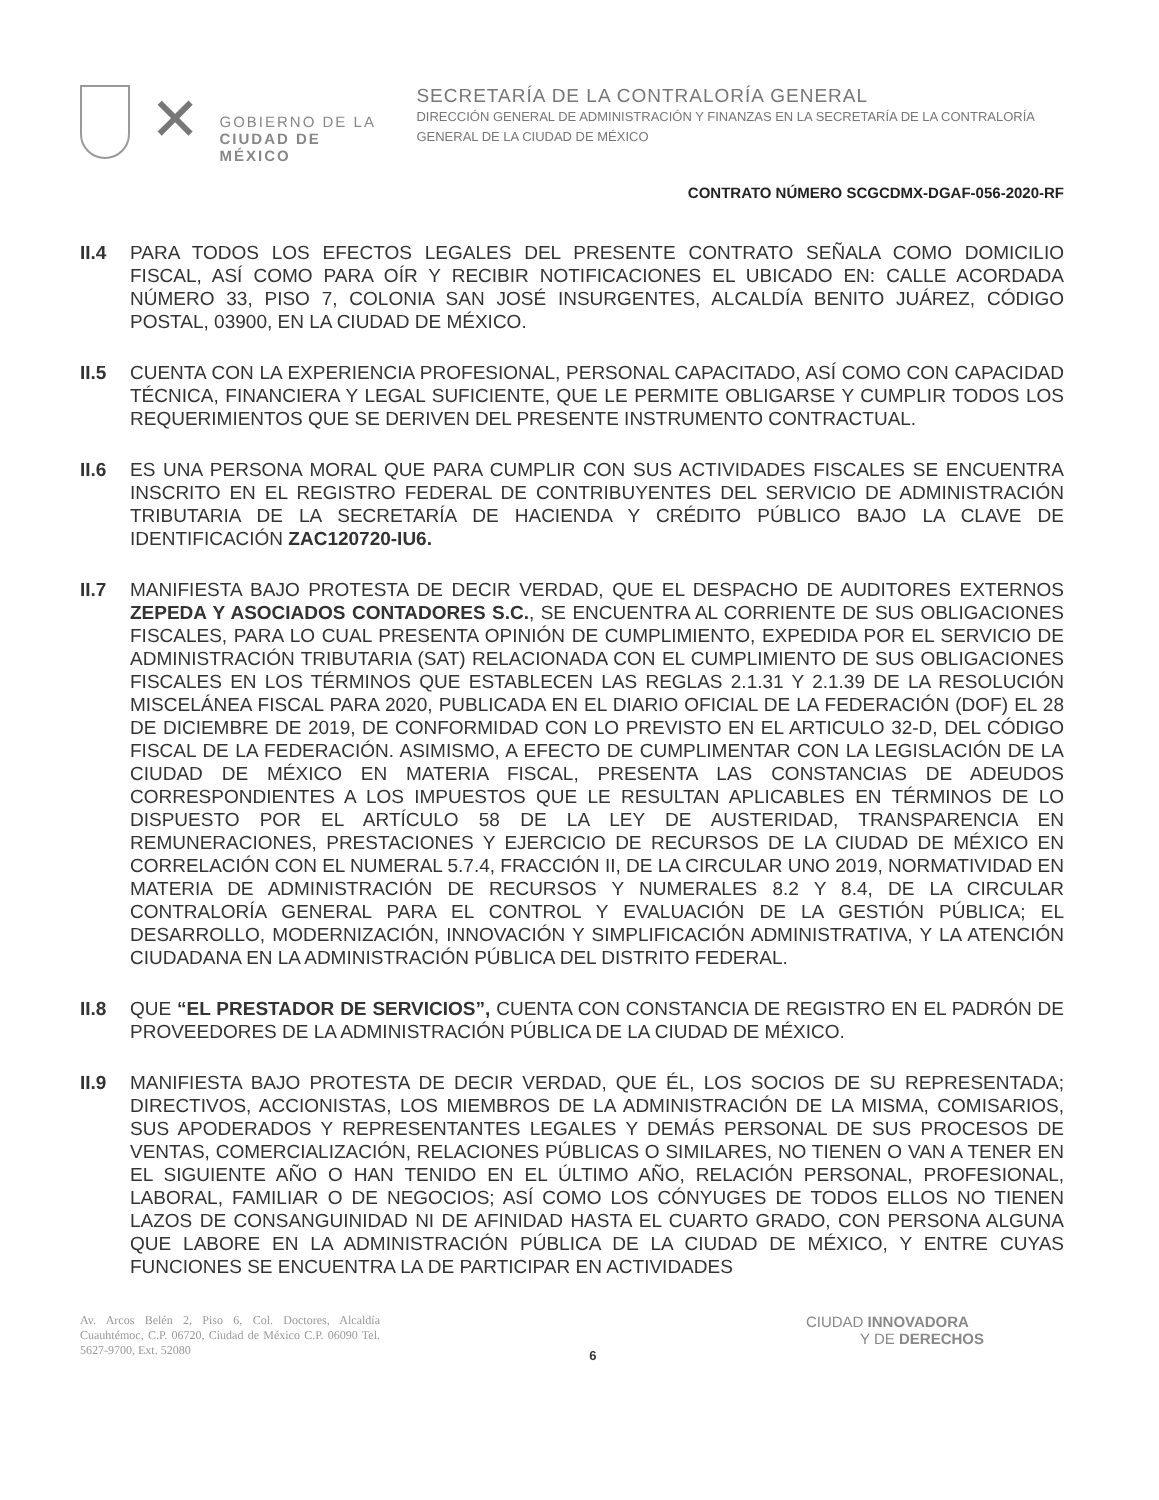✕
GOBIERNO DE LA
CIUDAD DE MÉXICO
SECRETARÍA DE LA CONTRALORÍA GENERAL
DIRECCIÓN GENERAL DE ADMINISTRACIÓN Y FINANZAS EN LA SECRETARÍA DE LA CONTRALORÍA GENERAL DE LA CIUDAD DE MÉXICO
CONTRATO NÚMERO SCGCDMX-DGAF-056-2020-RF
II.4 PARA TODOS LOS EFECTOS LEGALES DEL PRESENTE CONTRATO SEÑALA COMO DOMICILIO FISCAL, ASÍ COMO PARA OÍR Y RECIBIR NOTIFICACIONES EL UBICADO EN: CALLE ACORDADA NÚMERO 33, PISO 7, COLONIA SAN JOSÉ INSURGENTES, ALCALDÍA BENITO JUÁREZ, CÓDIGO POSTAL, 03900, EN LA CIUDAD DE MÉXICO.
II.5 CUENTA CON LA EXPERIENCIA PROFESIONAL, PERSONAL CAPACITADO, ASÍ COMO CON CAPACIDAD TÉCNICA, FINANCIERA Y LEGAL SUFICIENTE, QUE LE PERMITE OBLIGARSE Y CUMPLIR TODOS LOS REQUERIMIENTOS QUE SE DERIVEN DEL PRESENTE INSTRUMENTO CONTRACTUAL.
II.6 ES UNA PERSONA MORAL QUE PARA CUMPLIR CON SUS ACTIVIDADES FISCALES SE ENCUENTRA INSCRITO EN EL REGISTRO FEDERAL DE CONTRIBUYENTES DEL SERVICIO DE ADMINISTRACIÓN TRIBUTARIA DE LA SECRETARÍA DE HACIENDA Y CRÉDITO PÚBLICO BAJO LA CLAVE DE IDENTIFICACIÓN ZAC120720-IU6.
II.7 MANIFIESTA BAJO PROTESTA DE DECIR VERDAD, QUE EL DESPACHO DE AUDITORES EXTERNOS ZEPEDA Y ASOCIADOS CONTADORES S.C., SE ENCUENTRA AL CORRIENTE DE SUS OBLIGACIONES FISCALES, PARA LO CUAL PRESENTA OPINIÓN DE CUMPLIMIENTO, EXPEDIDA POR EL SERVICIO DE ADMINISTRACIÓN TRIBUTARIA (SAT) RELACIONADA CON EL CUMPLIMIENTO DE SUS OBLIGACIONES FISCALES EN LOS TÉRMINOS QUE ESTABLECEN LAS REGLAS 2.1.31 Y 2.1.39 DE LA RESOLUCIÓN MISCELÁNEA FISCAL PARA 2020, PUBLICADA EN EL DIARIO OFICIAL DE LA FEDERACIÓN (DOF) EL 28 DE DICIEMBRE DE 2019, DE CONFORMIDAD CON LO PREVISTO EN EL ARTICULO 32-D, DEL CÓDIGO FISCAL DE LA FEDERACIÓN. ASIMISMO, A EFECTO DE CUMPLIMENTAR CON LA LEGISLACIÓN DE LA CIUDAD DE MÉXICO EN MATERIA FISCAL, PRESENTA LAS CONSTANCIAS DE ADEUDOS CORRESPONDIENTES A LOS IMPUESTOS QUE LE RESULTAN APLICABLES EN TÉRMINOS DE LO DISPUESTO POR EL ARTÍCULO 58 DE LA LEY DE AUSTERIDAD, TRANSPARENCIA EN REMUNERACIONES, PRESTACIONES Y EJERCICIO DE RECURSOS DE LA CIUDAD DE MÉXICO EN CORRELACIÓN CON EL NUMERAL 5.7.4, FRACCIÓN II, DE LA CIRCULAR UNO 2019, NORMATIVIDAD EN MATERIA DE ADMINISTRACIÓN DE RECURSOS Y NUMERALES 8.2 Y 8.4, DE LA CIRCULAR CONTRALORÍA GENERAL PARA EL CONTROL Y EVALUACIÓN DE LA GESTIÓN PÚBLICA; EL DESARROLLO, MODERNIZACIÓN, INNOVACIÓN Y SIMPLIFICACIÓN ADMINISTRATIVA, Y LA ATENCIÓN CIUDADANA EN LA ADMINISTRACIÓN PÚBLICA DEL DISTRITO FEDERAL.
II.8 QUE “EL PRESTADOR DE SERVICIOS”, CUENTA CON CONSTANCIA DE REGISTRO EN EL PADRÓN DE PROVEEDORES DE LA ADMINISTRACIÓN PÚBLICA DE LA CIUDAD DE MÉXICO.
II.9 MANIFIESTA BAJO PROTESTA DE DECIR VERDAD, QUE ÉL, LOS SOCIOS DE SU REPRESENTADA; DIRECTIVOS, ACCIONISTAS, LOS MIEMBROS DE LA ADMINISTRACIÓN DE LA MISMA, COMISARIOS, SUS APODERADOS Y REPRESENTANTES LEGALES Y DEMÁS PERSONAL DE SUS PROCESOS DE VENTAS, COMERCIALIZACIÓN, RELACIONES PÚBLICAS O SIMILARES, NO TIENEN O VAN A TENER EN EL SIGUIENTE AÑO O HAN TENIDO EN EL ÚLTIMO AÑO, RELACIÓN PERSONAL, PROFESIONAL, LABORAL, FAMILIAR O DE NEGOCIOS; ASÍ COMO LOS CÓNYUGES DE TODOS ELLOS NO TIENEN LAZOS DE CONSANGUINIDAD NI DE AFINIDAD HASTA EL CUARTO GRADO, CON PERSONA ALGUNA QUE LABORE EN LA ADMINISTRACIÓN PÚBLICA DE LA CIUDAD DE MÉXICO, Y ENTRE CUYAS FUNCIONES SE ENCUENTRA LA DE PARTICIPAR EN ACTIVIDADES
Av. Arcos Belén 2, Piso 6, Col. Doctores, Alcaldía Cuauhtémoc, C.P. 06720, Ciudad de México C.P. 06090 Tel. 5627-9700, Ext. 52080
6
CIUDAD INNOVADORA
Y DE DERECHOS